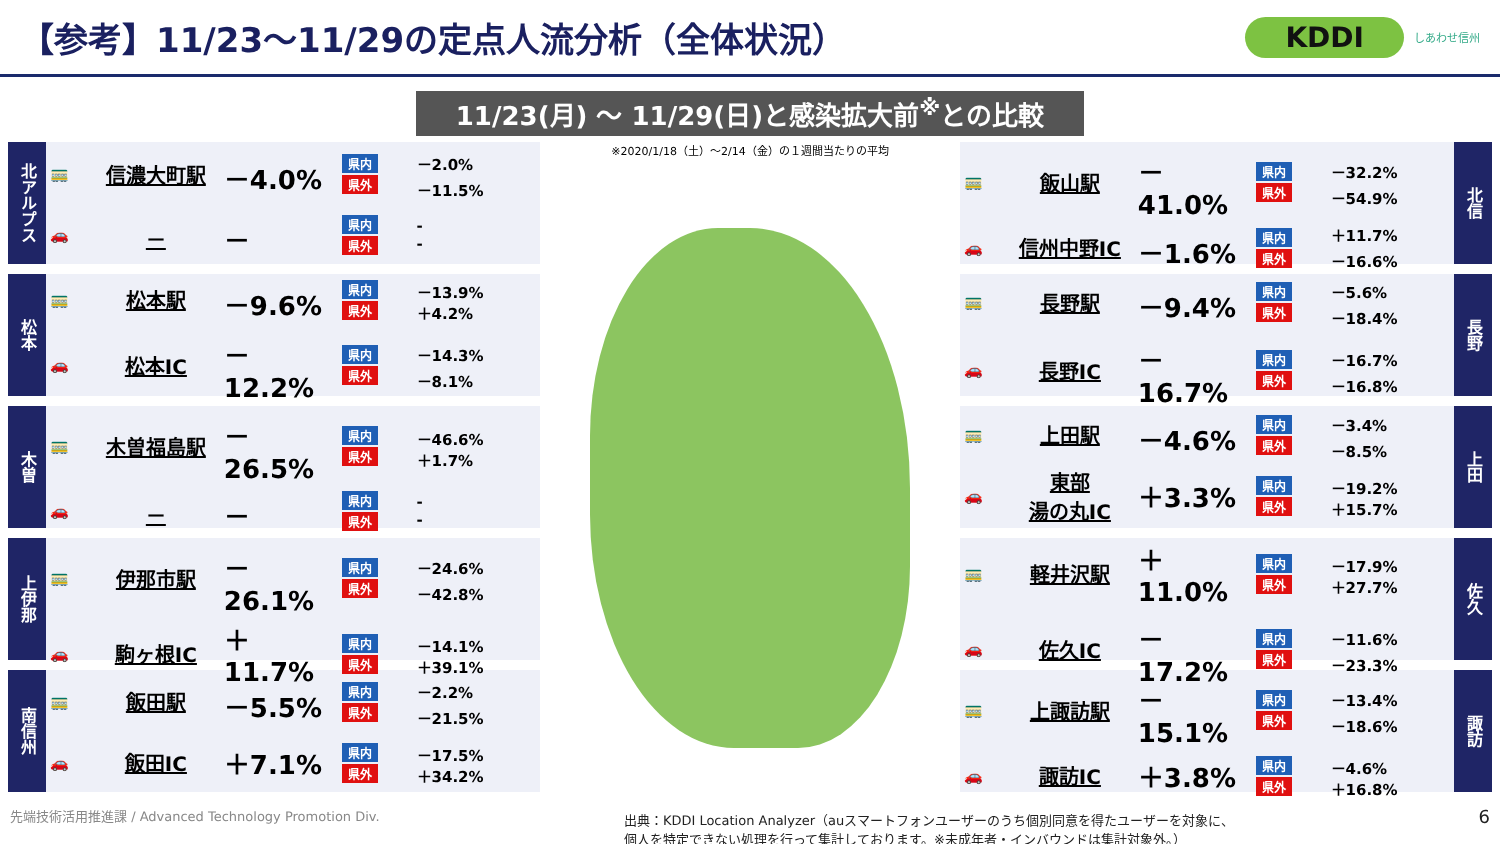【参考】11/23～11/29の定点人流分析（全体状況）
KDDI しあわせ信州
11/23(月) ～ 11/29(日)と感染拡大前<sup>※</sup>との比較
北アルプス
| 🚃 | 信濃大町駅 | －4.0% | 県内 県外 | －2.0% －11.5% |
| 🚗 | － | － | 県内 県外 | - - |
松本
| 🚃 | 松本駅 | －9.6% | 県内 県外 | －13.9% ＋4.2% |
| 🚗 | 松本IC | －12.2% | 県内 県外 | －14.3% －8.1% |
木曽
| 🚃 | 木曽福島駅 | －26.5% | 県内 県外 | －46.6% ＋1.7% |
| 🚗 | － | － | 県内 県外 | - - |
上伊那
| 🚃 | 伊那市駅 | －26.1% | 県内 県外 | －24.6% －42.8% |
| 🚗 | 駒ヶ根IC | ＋11.7% | 県内 県外 | －14.1% ＋39.1% |
南信州
| 🚃 | 飯田駅 | －5.5% | 県内 県外 | －2.2% －21.5% |
| 🚗 | 飯田IC | ＋7.1% | 県内 県外 | －17.5% ＋34.2% |
※2020/1/18（土）～2/14（金）の１週間当たりの平均
| 🚃 | 飯山駅 | －41.0% | 県内 県外 | －32.2% －54.9% |
| 🚗 | 信州中野IC | －1.6% | 県内 県外 | ＋11.7% －16.6% |
北信
| 🚃 | 長野駅 | －9.4% | 県内 県外 | －5.6% －18.4% |
| 🚗 | 長野IC | －16.7% | 県内 県外 | －16.7% －16.8% |
長野
| 🚃 | 上田駅 | －4.6% | 県内 県外 | －3.4% －8.5% |
| 🚗 | 東部 湯の丸IC | ＋3.3% | 県内 県外 | －19.2% ＋15.7% |
上田
| 🚃 | 軽井沢駅 | ＋11.0% | 県内 県外 | －17.9% ＋27.7% |
| 🚗 | 佐久IC | －17.2% | 県内 県外 | －11.6% －23.3% |
佐久
| 🚃 | 上諏訪駅 | －15.1% | 県内 県外 | －13.4% －18.6% |
| 🚗 | 諏訪IC | ＋3.8% | 県内 県外 | －4.6% ＋16.8% |
諏訪
先端技術活用推進課 / Advanced Technology Promotion Div. 出典：KDDI Location Analyzer（auスマートフォンユーザーのうち個別同意を得たユーザーを対象に、
個人を特定できない処理を行って集計しております。※未成年者・インバウンドは集計対象外。） 6